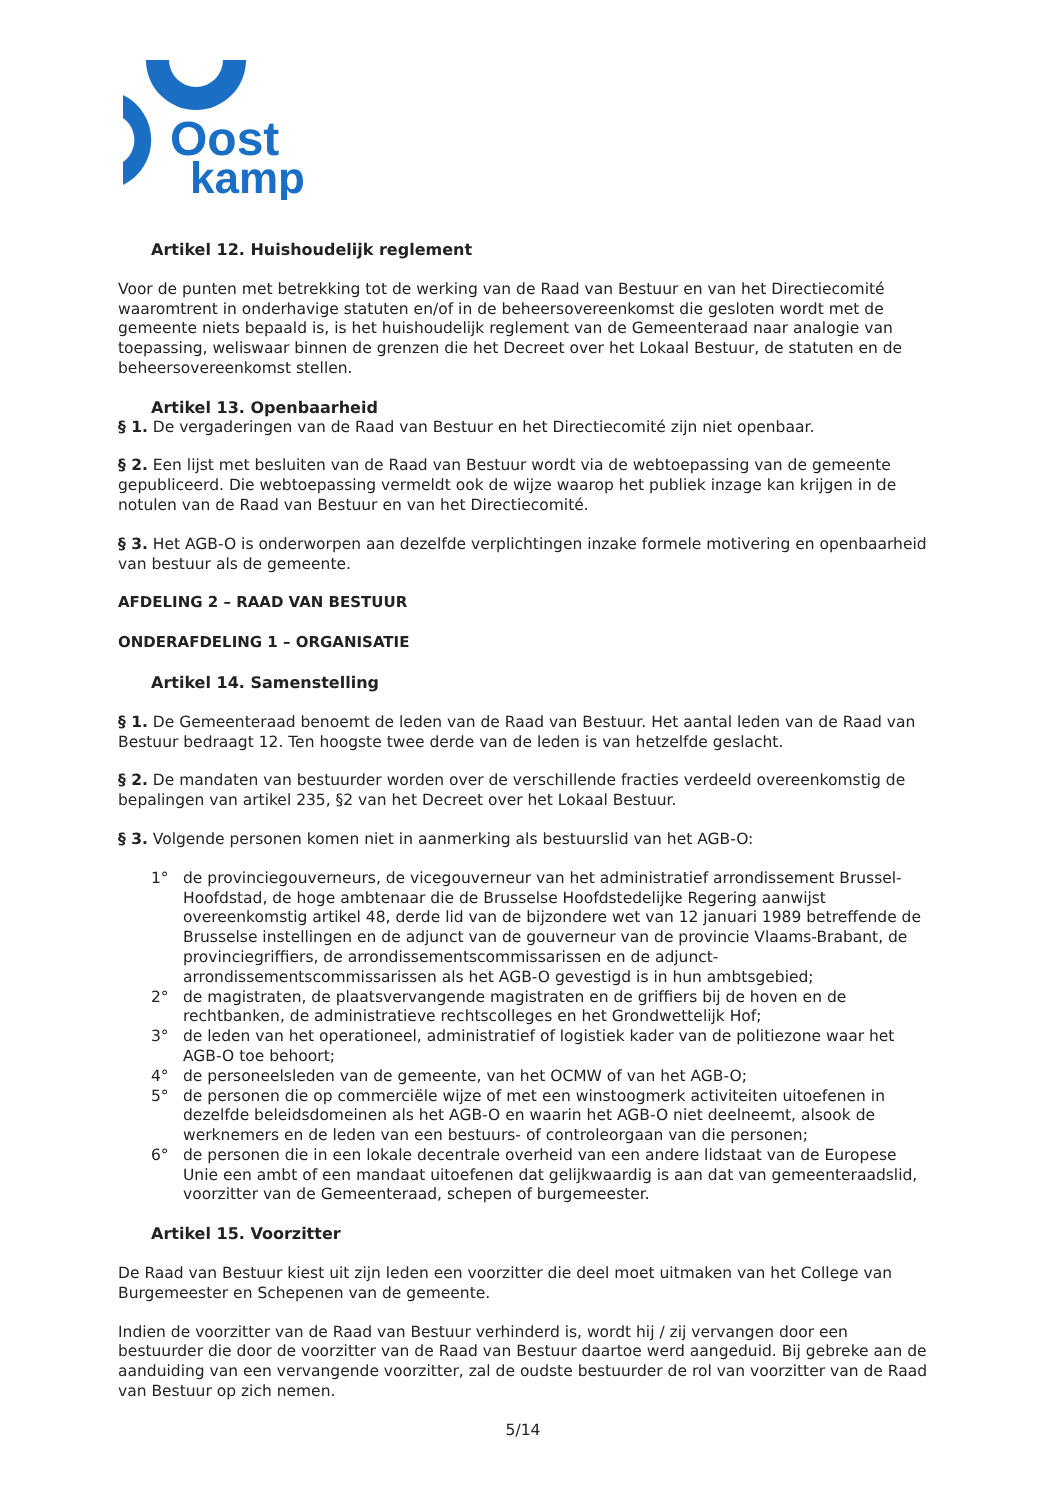Oost
kamp
Artikel 12. Huishoudelijk reglement
Voor de punten met betrekking tot de werking van de Raad van Bestuur en van het Directiecomité waaromtrent in onderhavige statuten en/of in de beheersovereenkomst die gesloten wordt met de gemeente niets bepaald is, is het huishoudelijk reglement van de Gemeenteraad naar analogie van toepassing, weliswaar binnen de grenzen die het Decreet over het Lokaal Bestuur, de statuten en de beheersovereenkomst stellen.
Artikel 13. Openbaarheid
§ 1. De vergaderingen van de Raad van Bestuur en het Directiecomité zijn niet openbaar.
§ 2. Een lijst met besluiten van de Raad van Bestuur wordt via de webtoepassing van de gemeente gepubliceerd. Die webtoepassing vermeldt ook de wijze waarop het publiek inzage kan krijgen in de notulen van de Raad van Bestuur en van het Directiecomité.
§ 3. Het AGB-O is onderworpen aan dezelfde verplichtingen inzake formele motivering en openbaarheid van bestuur als de gemeente.
AFDELING 2 – RAAD VAN BESTUUR
ONDERAFDELING 1 – ORGANISATIE
Artikel 14. Samenstelling
§ 1. De Gemeenteraad benoemt de leden van de Raad van Bestuur. Het aantal leden van de Raad van Bestuur bedraagt 12. Ten hoogste twee derde van de leden is van hetzelfde geslacht.
§ 2. De mandaten van bestuurder worden over de verschillende fracties verdeeld overeenkomstig de bepalingen van artikel 235, §2 van het Decreet over het Lokaal Bestuur.
§ 3. Volgende personen komen niet in aanmerking als bestuurslid van het AGB-O:
1° de provinciegouverneurs, de vicegouverneur van het administratief arrondissement Brussel-Hoofdstad, de hoge ambtenaar die de Brusselse Hoofdstedelijke Regering aanwijst overeenkomstig artikel 48, derde lid van de bijzondere wet van 12 januari 1989 betreffende de Brusselse instellingen en de adjunct van de gouverneur van de provincie Vlaams-Brabant, de provinciegriffiers, de arrondissementscommissarissen en de adjunct-arrondissementscommissarissen als het AGB-O gevestigd is in hun ambtsgebied;
2° de magistraten, de plaatsvervangende magistraten en de griffiers bij de hoven en de rechtbanken, de administratieve rechtscolleges en het Grondwettelijk Hof;
3° de leden van het operationeel, administratief of logistiek kader van de politiezone waar het AGB-O toe behoort;
4° de personeelsleden van de gemeente, van het OCMW of van het AGB-O;
5° de personen die op commerciële wijze of met een winstoogmerk activiteiten uitoefenen in dezelfde beleidsdomeinen als het AGB-O en waarin het AGB-O niet deelneemt, alsook de werknemers en de leden van een bestuurs- of controleorgaan van die personen;
6° de personen die in een lokale decentrale overheid van een andere lidstaat van de Europese Unie een ambt of een mandaat uitoefenen dat gelijkwaardig is aan dat van gemeenteraadslid, voorzitter van de Gemeenteraad, schepen of burgemeester.
Artikel 15. Voorzitter
De Raad van Bestuur kiest uit zijn leden een voorzitter die deel moet uitmaken van het College van Burgemeester en Schepenen van de gemeente.
Indien de voorzitter van de Raad van Bestuur verhinderd is, wordt hij / zij vervangen door een bestuurder die door de voorzitter van de Raad van Bestuur daartoe werd aangeduid. Bij gebreke aan de aanduiding van een vervangende voorzitter, zal de oudste bestuurder de rol van voorzitter van de Raad van Bestuur op zich nemen.
5/14